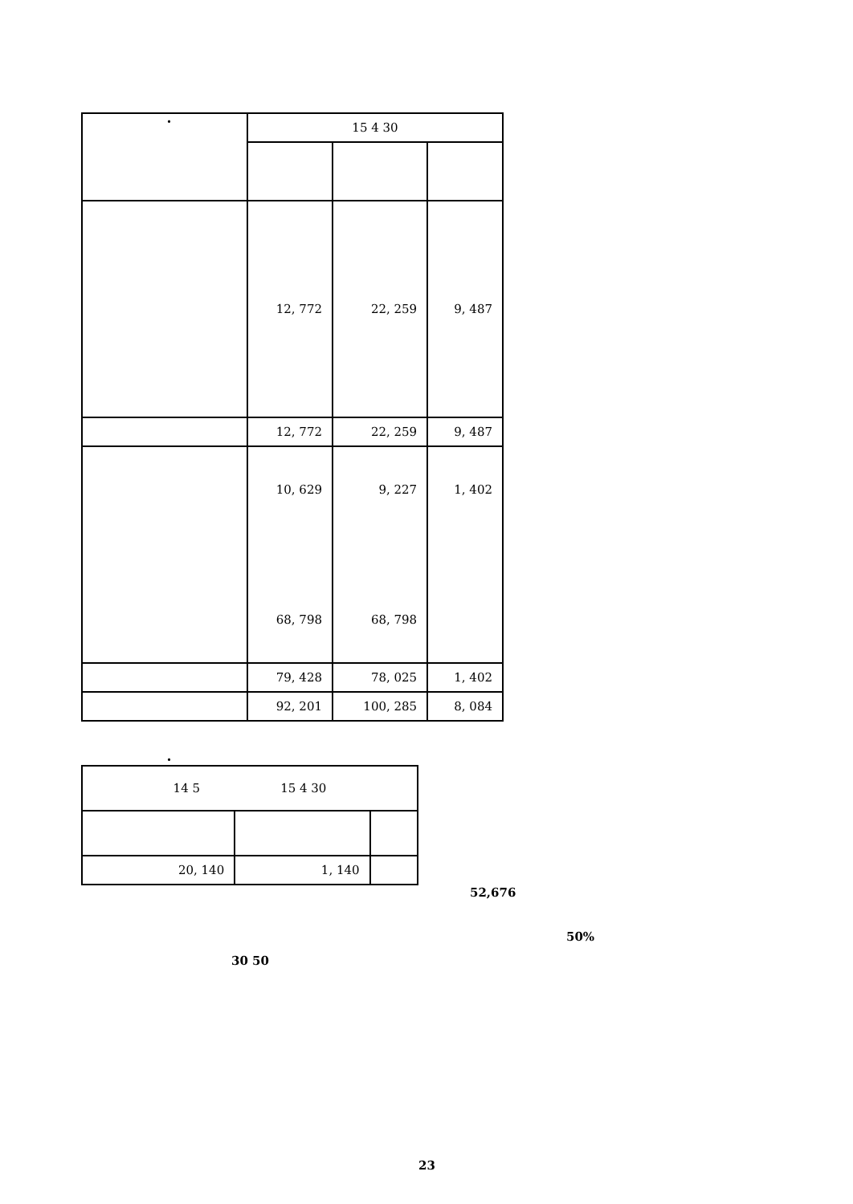・
| | 15 4 30 | | |
| --- | --- | --- | --- |
| | 12, 772 | 22, 259 | 9, 487 |
| | 12, 772 | 22, 259 | 9, 487 |
| | 10, 629 68, 798 | 9, 227 68, 798 | 1, 402 |
| | 79, 428 | 78, 025 | 1, 402 |
| | 92, 201 | 100, 285 | 8, 084 |
・
| 14 5 15 4 30 | | |
| --- | --- | --- |
| 20, 140 | 1, 140 | |
52,676
50%
30 50
23